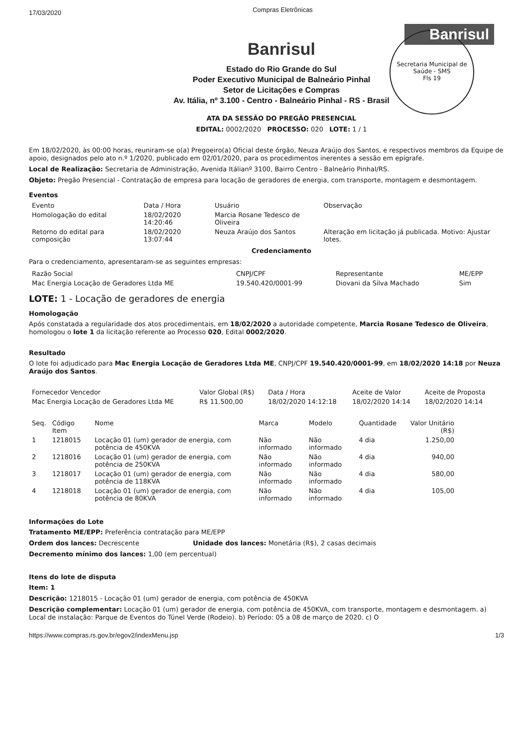17/03/2020 Compras Eletrônicas
Banrisul
Secretaria Municipal de Saúde - SMS
Fls 19
Banrisul
Estado do Rio Grande do Sul
Poder Executivo Municipal de Balneário Pinhal
Setor de Licitações e Compras
Av. Itália, nº 3.100 - Centro - Balneário Pinhal - RS - Brasil
ATA DA SESSÃO DO PREGÃO PRESENCIAL
EDITAL: 0002/2020 PROCESSO: 020 LOTE: 1 / 1
Em 18/02/2020, às 00:00 horas, reuniram-se o(a) Pregoeiro(a) Oficial deste órgão, Neuza Araújo dos Santos, e respectivos membros da Equipe de apoio, designados pelo ato n.º 1/2020, publicado em 02/01/2020, para os procedimentos inerentes a sessão em epígrafe.
Local de Realização: Secretaria de Administração, Avenida Itálianº 3100, Bairro Centro - Balneário Pinhal/RS.
Objeto: Pregão Presencial - Contratação de empresa para locação de geradores de energia, com transporte, montagem e desmontagem.
Eventos
| Evento | Data / Hora | Usuário | Observação |
| --- | --- | --- | --- |
| Homologação do edital | 18/02/2020 14:20:46 | Marcia Rosane Tedesco de Oliveira | |
| Retorno do edital para composição | 18/02/2020 13:07:44 | Neuza Araújo dos Santos | Alteração em licitação já publicada. Motivo: Ajustar lotes. |
Credenciamento
Para o credenciamento, apresentaram-se as seguintes empresas:
| Razão Social | CNPJ/CPF | Representante | ME/EPP |
| --- | --- | --- | --- |
| Mac Energia Locação de Geradores Ltda ME | 19.540.420/0001-99 | Diovani da Silva Machado | Sim |
LOTE: 1 - Locação de geradores de energia
Homologação
Após constatada a regularidade dos atos procedimentais, em 18/02/2020 a autoridade competente, Marcia Rosane Tedesco de Oliveira, homologou o lote 1 da licitação referente ao Processo 020, Edital 0002/2020.
Resultado
O lote foi adjudicado para Mac Energia Locação de Geradores Ltda ME, CNPJ/CPF 19.540.420/0001-99, em 18/02/2020 14:18 por Neuza Araújo dos Santos.
| Fornecedor Vencedor | Valor Global (R$) | Data / Hora | Aceite de Valor | Aceite de Proposta |
| --- | --- | --- | --- | --- |
| Mac Energia Locação de Geradores Ltda ME | R$ 11.500,00 | 18/02/2020 14:12:18 | 18/02/2020 14:14 | 18/02/2020 14:14 |
| Seq. | Código Item | Nome | Marca | Modelo | Quantidade | Valor Unitário (R$) |
| --- | --- | --- | --- | --- | --- | --- |
| 1 | 1218015 | Locação 01 (um) gerador de energia, com potência de 450KVA | Não informado | Não informado | 4 dia | 1.250,00 |
| 2 | 1218016 | Locação 01 (um) gerador de energia, com potência de 250KVA | Não informado | Não informado | 4 dia | 940,00 |
| 3 | 1218017 | Locação 01 (um) gerador de energia, com potência de 118KVA | Não informado | Não informado | 4 dia | 580,00 |
| 4 | 1218018 | Locação 01 (um) gerador de energia, com potência de 80KVA | Não informado | Não informado | 4 dia | 105,00 |
Informações do Lote
Tratamento ME/EPP: Preferência contratação para ME/EPP
Ordem dos lances: Decrescente Unidade dos lances: Monetária (R$), 2 casas decimais
Decremento mínimo dos lances: 1,00 (em percentual)
Itens do lote de disputa
Item: 1
Descrição: 1218015 - Locação 01 (um) gerador de energia, com potência de 450KVA
Descrição complementar: Locação 01 (um) gerador de energia, com potência de 450KVA, com transporte, montagem e desmontagem. a) Local de instalação: Parque de Eventos do Túnel Verde (Rodeio). b) Período: 05 a 08 de março de 2020. c) O
https://www.compras.rs.gov.br/egov2/indexMenu.jsp 1/3